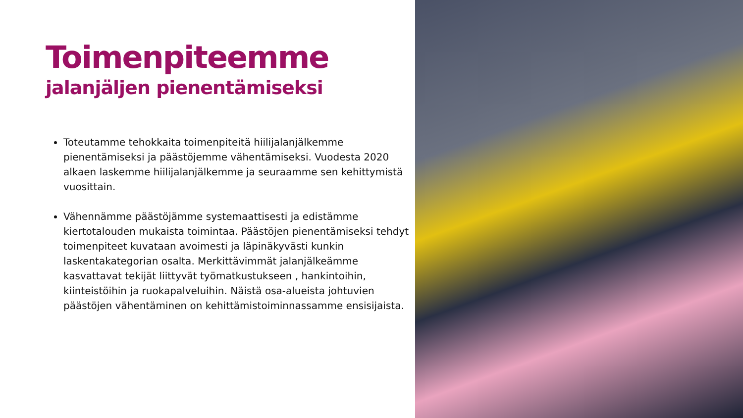Toimenpiteemme
jalanjäljen pienentämiseksi
Toteutamme tehokkaita toimenpiteitä hiilijalanjälkemme pienentämiseksi ja päästöjemme vähentämiseksi. Vuodesta 2020 alkaen laskemme hiilijalanjälkemme ja seuraamme sen kehittymistä vuosittain.
Vähennämme päästöjämme systemaattisesti ja edistämme kiertotalouden mukaista toimintaa. Päästöjen pienentämiseksi tehdyt toimenpiteet kuvataan avoimesti ja läpinäkyvästi kunkin laskentakategorian osalta. Merkittävimmät jalanjälkeämme kasvattavat tekijät liittyvät työmatkustukseen , hankintoihin, kiinteistöihin ja ruokapalveluihin. Näistä osa-alueista johtuvien päästöjen vähentäminen on kehittämistoiminnassamme ensisijaista.